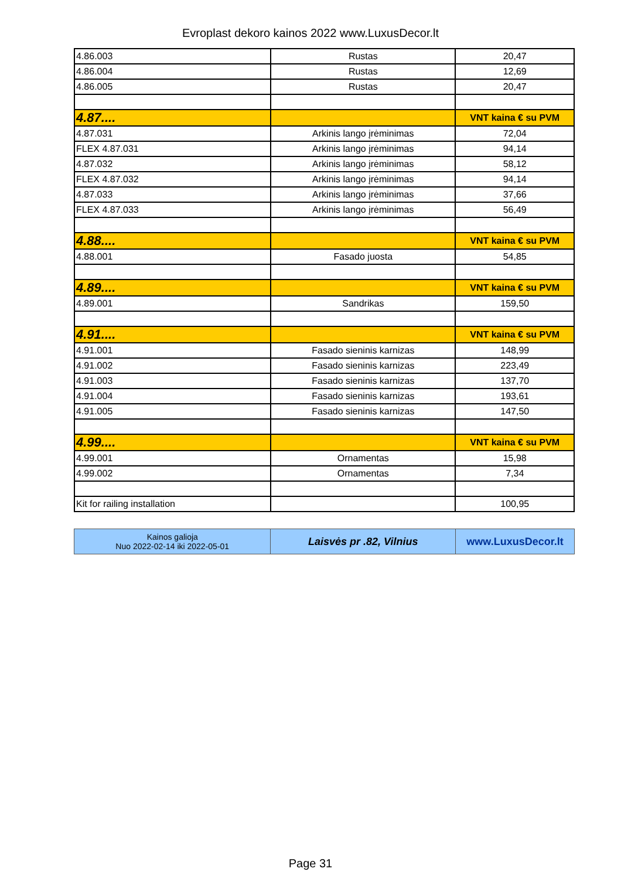Evroplast dekoro kainos 2022 www.LuxusDecor.lt
| 4.86.003 | Rustas | 20,47 |
| 4.86.004 | Rustas | 12,69 |
| 4.86.005 | Rustas | 20,47 |
| 4.87.... | | VNT kaina € su PVM |
| 4.87.031 | Arkinis lango įrėminimas | 72,04 |
| FLEX 4.87.031 | Arkinis lango įrėminimas | 94,14 |
| 4.87.032 | Arkinis lango įrėminimas | 58,12 |
| FLEX 4.87.032 | Arkinis lango įrėminimas | 94,14 |
| 4.87.033 | Arkinis lango įrėminimas | 37,66 |
| FLEX 4.87.033 | Arkinis lango įrėminimas | 56,49 |
| 4.88.... | | VNT kaina € su PVM |
| 4.88.001 | Fasado juosta | 54,85 |
| 4.89.... | | VNT kaina € su PVM |
| 4.89.001 | Sandrikas | 159,50 |
| 4.91.... | | VNT kaina € su PVM |
| 4.91.001 | Fasado sieninis karnizas | 148,99 |
| 4.91.002 | Fasado sieninis karnizas | 223,49 |
| 4.91.003 | Fasado sieninis karnizas | 137,70 |
| 4.91.004 | Fasado sieninis karnizas | 193,61 |
| 4.91.005 | Fasado sieninis karnizas | 147,50 |
| 4.99.... | | VNT kaina € su PVM |
| 4.99.001 | Ornamentas | 15,98 |
| 4.99.002 | Ornamentas | 7,34 |
| Kit for railing installation | | 100,95 |
| Kainos galioja Nuo 2022-02-14 iki 2022-05-01 | Laisvės pr .82, Vilnius | www.LuxusDecor.lt |
Page 31